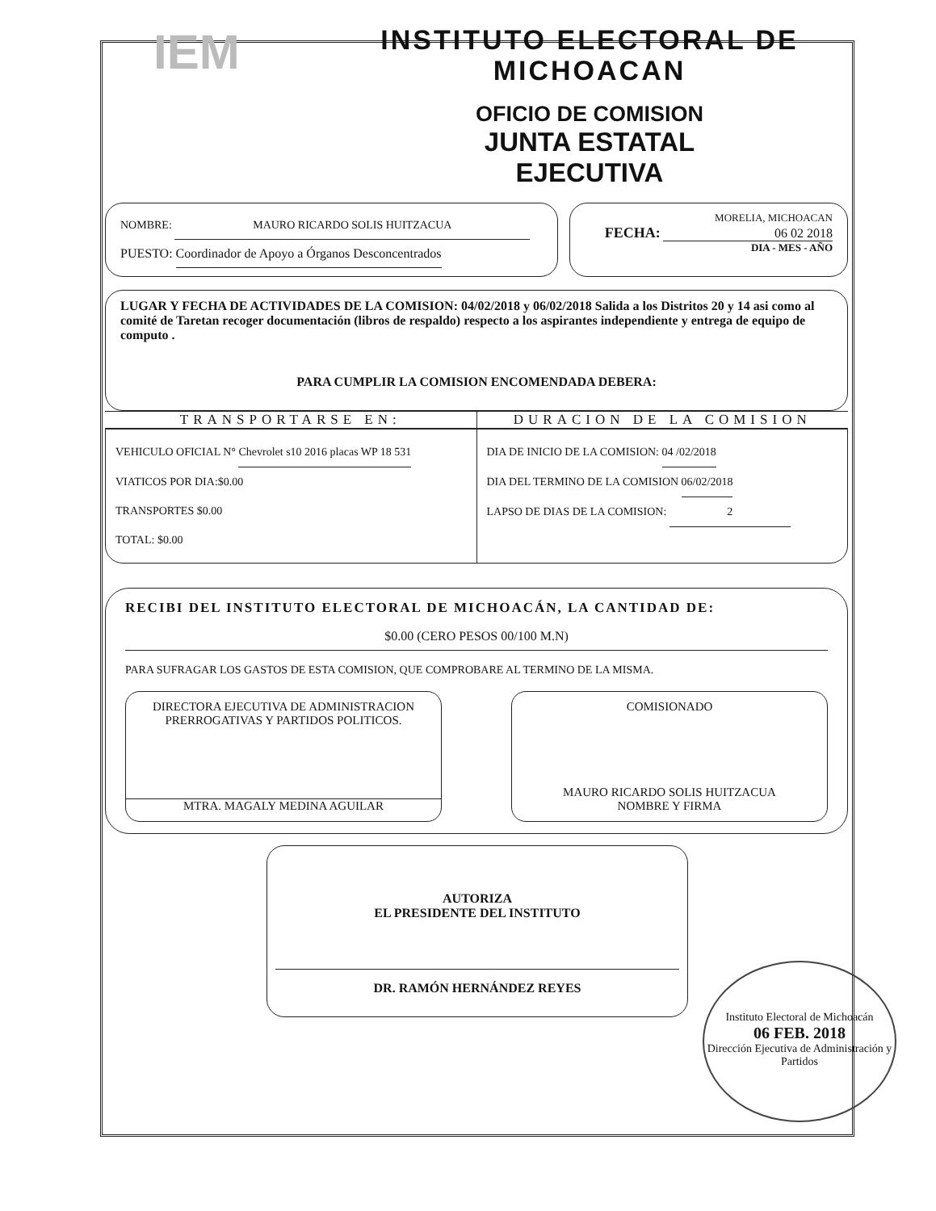IEM
INSTITUTO ELECTORAL DE
MICHOACAN
OFICIO DE COMISION
JUNTA ESTATAL
EJECUTIVA
NOMBRE: MAURO RICARDO SOLIS HUITZACUA
PUESTO: Coordinador de Apoyo a Órganos Desconcentrados
MORELIA, MICHOACAN
FECHA: 06 02 2018
DIA - MES - AÑO
LUGAR Y FECHA DE ACTIVIDADES DE LA COMISION: 04/02/2018 y 06/02/2018 Salida a los Distritos 20 y 14 asi como al comité de Taretan recoger documentación (libros de respaldo) respecto a los aspirantes independiente y entrega de equipo de computo .
PARA CUMPLIR LA COMISION ENCOMENDADA DEBERA:
TRANSPORTARSE EN: DURACION DE LA COMISION
VEHICULO OFICIAL N° Chevrolet s10 2016 placas WP 18 531
VIATICOS POR DIA:$0.00
TRANSPORTES $0.00
TOTAL: $0.00
DIA DE INICIO DE LA COMISION: 04 /02/2018
DIA DEL TERMINO DE LA COMISION 06/02/2018
LAPSO DE DIAS DE LA COMISION: 2
RECIBI DEL INSTITUTO ELECTORAL DE MICHOACÁN, LA CANTIDAD DE:
$0.00 (CERO PESOS 00/100 M.N)
PARA SUFRAGAR LOS GASTOS DE ESTA COMISION, QUE COMPROBARE AL TERMINO DE LA MISMA.
DIRECTORA EJECUTIVA DE ADMINISTRACION
PRERROGATIVAS Y PARTIDOS POLITICOS.
MTRA. MAGALY MEDINA AGUILAR
COMISIONADO
MAURO RICARDO SOLIS HUITZACUA
NOMBRE Y FIRMA
AUTORIZA
EL PRESIDENTE DEL INSTITUTO
DR. RAMÓN HERNÁNDEZ REYES
Instituto Electoral de Michoacán
06 FEB. 2018
Dirección Ejecutiva de Administración y Partidos